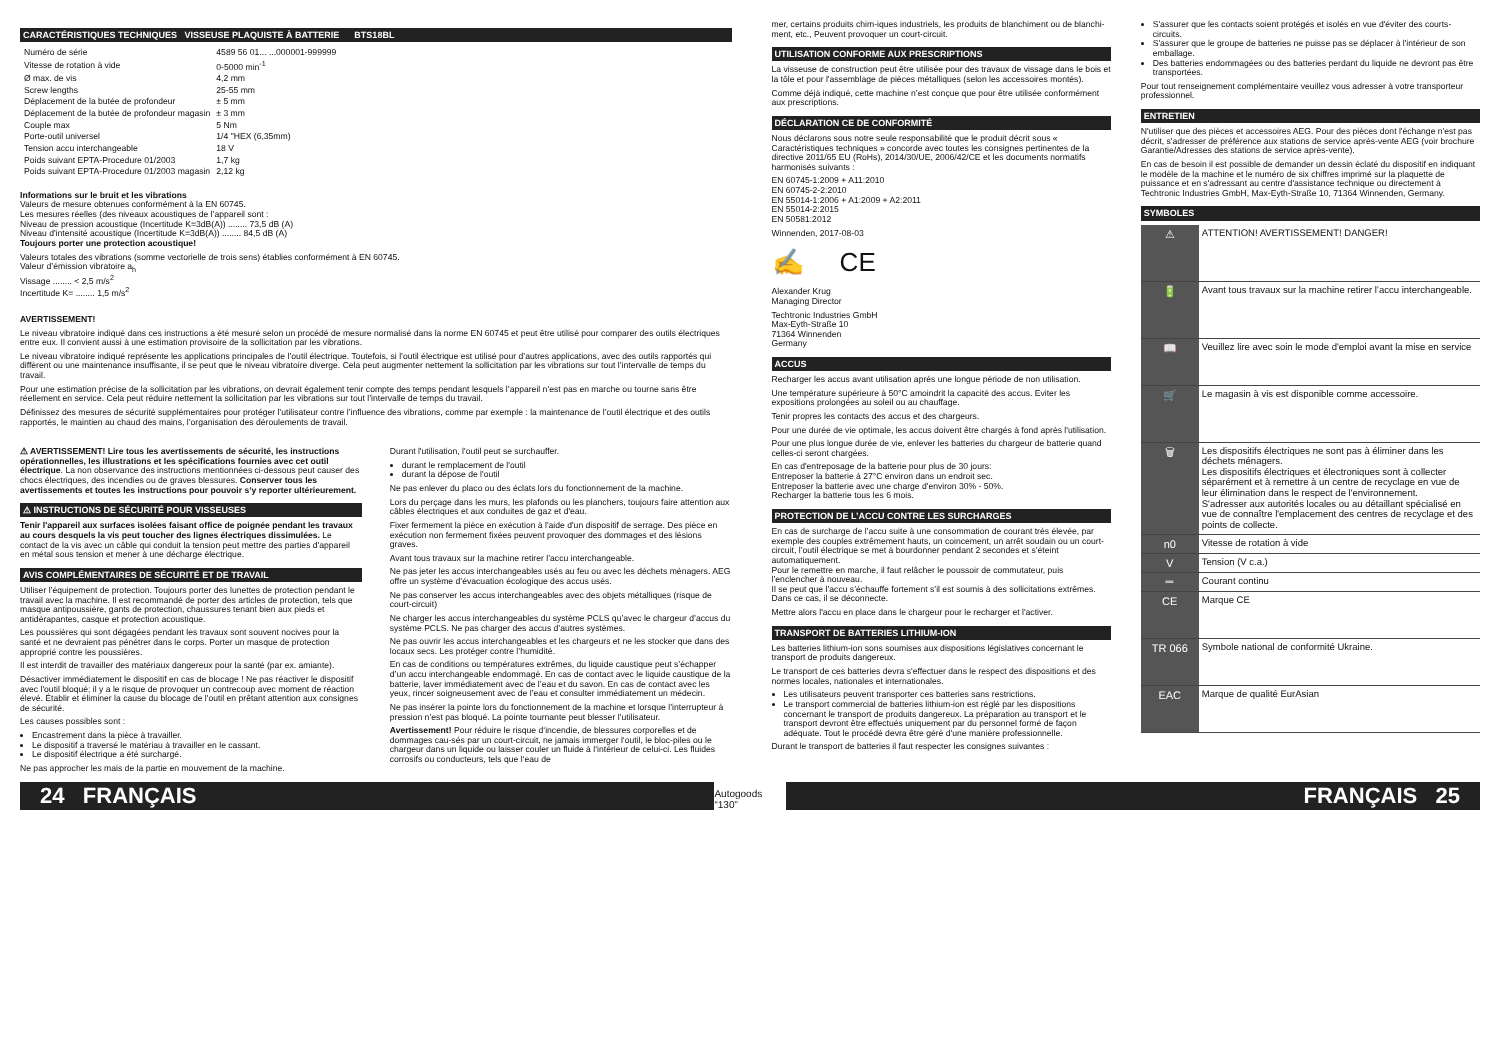CARACTÉRISTIQUES TECHNIQUES VISSEUSE PLAQUISTE À BATTERIE BTS18BL
| Numéro de série | 4589 56 01... ...000001-999999 |
| Vitesse de rotation à vide | 0-5000 min<sup>-1</sup> |
| Ø max. de vis | 4,2 mm |
| Screw lengths | 25-55 mm |
| Déplacement de la butée de profondeur | ± 5 mm |
| Déplacement de la butée de profondeur magasin | ± 3 mm |
| Couple max | 5 Nm |
| Porte-outil universel | 1/4 "HEX (6,35mm) |
| Tension accu interchangeable | 18 V |
| Poids suivant EPTA-Procedure 01/2003 | 1,7 kg |
| Poids suivant EPTA-Procedure 01/2003 magasin | 2,12 kg |
Informations sur le bruit et les vibrations
Valeurs de mesure obtenues conformément à la EN 60745.
Les mesures réelles (des niveaux acoustiques de l’appareil sont :
Niveau de pression acoustique (Incertitude K=3dB(A)) ........ 73,5 dB (A)
Niveau d'intensité acoustique (Incertitude K=3dB(A)) ........ 84,5 dB (A)
Toujours porter une protection acoustique!
Valeurs totales des vibrations (somme vectorielle de trois sens) établies conformément à EN 60745.
Valeur d’émission vibratoire a<sub>h</sub>
Vissage ........ < 2,5 m/s<sup>2</sup>
Incertitude K= ........ 1,5 m/s<sup>2</sup>
AVERTISSEMENT!
Le niveau vibratoire indiqué dans ces instructions a été mesuré selon un procédé de mesure normalisé dans la norme EN 60745 et peut être utilisé pour comparer des outils électriques entre eux. Il convient aussi à une estimation provisoire de la sollicitation par les vibrations.
Le niveau vibratoire indiqué représente les applications principales de l’outil électrique. Toutefois, si l’outil électrique est utilisé pour d’autres applications, avec des outils rapportés qui diffèrent ou une maintenance insuffisante, il se peut que le niveau vibratoire diverge. Cela peut augmenter nettement la sollicitation par les vibrations sur tout l’intervalle de temps du travail.
Pour une estimation précise de la sollicitation par les vibrations, on devrait également tenir compte des temps pendant lesquels l’appareil n’est pas en marche ou tourne sans être réellement en service. Cela peut réduire nettement la sollicitation par les vibrations sur tout l’intervalle de temps du travail.
Définissez des mesures de sécurité supplémentaires pour protéger l’utilisateur contre l’influence des vibrations, comme par exemple : la maintenance de l’outil électrique et des outils rapportés, le maintien au chaud des mains, l’organisation des déroulements de travail.
⚠ AVERTISSEMENT! Lire tous les avertissements de sécurité, les instructions opérationnelles, les illustrations et les spécifications fournies avec cet outil électrique. La non observance des instructions mentionnées ci-dessous peut causer des chocs électriques, des incendies ou de graves blessures. Conserver tous les avertissements et toutes les instructions pour pouvoir s‘y reporter ultérieurement.
⚠ INSTRUCTIONS DE SÉCURITÉ POUR VISSEUSES
Tenir l'appareil aux surfaces isolées faisant office de poignée pendant les travaux au cours desquels la vis peut toucher des lignes électriques dissimulées. Le contact de la vis avec un câble qui conduit la tension peut mettre des parties d'appareil en métal sous tension et mener à une décharge électrique.
AVIS COMPLÉMENTAIRES DE SÉCURITÉ ET DE TRAVAIL
Utiliser l’équipement de protection. Toujours porter des lunettes de protection pendant le travail avec la machine. Il est recommandé de porter des articles de protection, tels que masque antipoussière, gants de protection, chaussures tenant bien aux pieds et antidérapantes, casque et protection acoustique.
Les poussières qui sont dégagées pendant les travaux sont souvent nocives pour la santé et ne devraient pas pénétrer dans le corps. Porter un masque de protection approprié contre les poussières.
Il est interdit de travailler des matériaux dangereux pour la santé (par ex. amiante).
Désactiver immédiatement le dispositif en cas de blocage ! Ne pas réactiver le dispositif avec l'outil bloqué; il y a le risque de provoquer un contrecoup avec moment de réaction élevé. Établir et éliminer la cause du blocage de l'outil en prêtant attention aux consignes de sécurité.
Les causes possibles sont :
Encastrement dans la pièce à travailler.
Le dispositif a traversé le matériau à travailler en le cassant.
Le dispositif électrique a été surchargé.
Ne pas approcher les mais de la partie en mouvement de la machine.
Durant l'utilisation, l'outil peut se surchauffer.
durant le remplacement de l'outil
durant la dépose de l'outil
Ne pas enlever du placo ou des éclats lors du fonctionnement de la machine.
Lors du perçage dans les murs, les plafonds ou les planchers, toujours faire attention aux câbles électriques et aux conduites de gaz et d'eau.
Fixer fermement la pièce en exécution à l'aide d'un dispositif de serrage. Des pièce en exécution non fermement fixées peuvent provoquer des dommages et des lésions graves.
Avant tous travaux sur la machine retirer l’accu interchangeable.
Ne pas jeter les accus interchangeables usés au feu ou avec les déchets ménagers. AEG offre un système d’évacuation écologique des accus usés.
Ne pas conserver les accus interchangeables avec des objets métalliques (risque de court-circuit)
Ne charger les accus interchangeables du système PCLS qu’avec le chargeur d’accus du système PCLS. Ne pas charger des accus d’autres systèmes.
Ne pas ouvrir les accus interchangeables et les chargeurs et ne les stocker que dans des locaux secs. Les protéger contre l’humidité.
En cas de conditions ou températures extrêmes, du liquide caustique peut s’échapper d’un accu interchangeable endommagé. En cas de contact avec le liquide caustique de la batterie, laver immédiatement avec de l’eau et du savon. En cas de contact avec les yeux, rincer soigneusement avec de l’eau et consulter immédiatement un médecin.
Ne pas insérer la pointe lors du fonctionnement de la machine et lorsque l’interrupteur à pression n’est pas bloqué. La pointe tournante peut blesser l’utilisateur.
Avertissement! Pour réduire le risque d‘incendie, de blessures corporelles et de dommages cau-sés par un court-circuit, ne jamais immerger l‘outil, le bloc-piles ou le chargeur dans un liquide ou laisser couler un fluide à l‘intérieur de celui-ci. Les fluides corrosifs ou conducteurs, tels que l‘eau de
mer, certains produits chim-iques industriels, les produits de blanchiment ou de blanchi-ment, etc., Peuvent provoquer un court-circuit.
UTILISATION CONFORME AUX PRESCRIPTIONS
La visseuse de construction peut être utilisée pour des travaux de vissage dans le bois et la tôle et pour l'assemblage de pièces métalliques (selon les accessoires montés).
Comme déjà indiqué, cette machine n’est conçue que pour être utilisée conformément aux prescriptions.
DÉCLARATION CE DE CONFORMITÉ
Nous déclarons sous notre seule responsabilité que le produit décrit sous « Caractéristiques techniques » concorde avec toutes les consignes pertinentes de la directive 2011/65 EU (RoHs), 2014/30/UE, 2006/42/CE et les documents normatifs harmonisés suivants :
EN 60745-1:2009 + A11:2010
EN 60745-2-2:2010
EN 55014-1:2006 + A1:2009 + A2:2011
EN 55014-2:2015
EN 50581:2012
Winnenden, 2017-08-03
✍ CE
Alexander Krug
Managing Director
Techtronic Industries GmbH
Max-Eyth-Straße 10
71364 Winnenden
Germany
ACCUS
Recharger les accus avant utilisation après une longue période de non utilisation.
Une température supérieure à 50°C amoindrit la capacité des accus. Eviter les expositions prolongées au soleil ou au chauffage.
Tenir propres les contacts des accus et des chargeurs.
Pour une durée de vie optimale, les accus doivent être chargés à fond après l'utilisation.
Pour une plus longue durée de vie, enlever les batteries du chargeur de batterie quand celles-ci seront chargées.
En cas d'entreposage de la batterie pour plus de 30 jours:
Entreposer la batterie à 27°C environ dans un endroit sec.
Entreposer la batterie avec une charge d'environ 30% - 50%.
Recharger la batterie tous les 6 mois.
PROTECTION DE L’ACCU CONTRE LES SURCHARGES
En cas de surcharge de l’accu suite à une consommation de courant très élevée, par exemple des couples extrêmement hauts, un coincement, un arrêt soudain ou un court-circuit, l’outil électrique se met à bourdonner pendant 2 secondes et s’éteint automatiquement.
Pour le remettre en marche, il faut relâcher le poussoir de commutateur, puis l’enclencher à nouveau.
Il se peut que l’accu s’échauffe fortement s’il est soumis à des sollicitations extrêmes. Dans ce cas, il se déconnecte.
Mettre alors l'accu en place dans le chargeur pour le recharger et l'activer.
TRANSPORT DE BATTERIES LITHIUM-ION
Les batteries lithium-ion sons soumises aux dispositions législatives concernant le transport de produits dangereux.
Le transport de ces batteries devra s'effectuer dans le respect des dispositions et des normes locales, nationales et internationales.
Les utilisateurs peuvent transporter ces batteries sans restrictions.
Le transport commercial de batteries lithium-ion est réglé par les dispositions concernant le transport de produits dangereux. La préparation au transport et le transport devront être effectués uniquement par du personnel formé de façon adéquate. Tout le procédé devra être géré d'une manière professionnelle.
Durant le transport de batteries il faut respecter les consignes suivantes :
S'assurer que les contacts soient protégés et isolés en vue d'éviter des courts-circuits.
S'assurer que le groupe de batteries ne puisse pas se déplacer à l'intérieur de son emballage.
Des batteries endommagées ou des batteries perdant du liquide ne devront pas être transportées.
Pour tout renseignement complémentaire veuillez vous adresser à votre transporteur professionnel.
ENTRETIEN
N'utiliser que des pièces et accessoires AEG. Pour des pièces dont l'échange n'est pas décrit, s'adresser de préférence aux stations de service après-vente AEG (voir brochure Garantie/Adresses des stations de service après-vente).
En cas de besoin il est possible de demander un dessin éclaté du dispositif en indiquant le modèle de la machine et le numéro de six chiffres imprimé sur la plaquette de puissance et en s'adressant au centre d'assistance technique ou directement à Techtronic Industries GmbH, Max-Eyth-Straße 10, 71364 Winnenden, Germany.
SYMBOLES
| ⚠ | ATTENTION! AVERTISSEMENT! DANGER! |
| 🔋 | Avant tous travaux sur la machine retirer l’accu interchangeable. |
| 📖 | Veuillez lire avec soin le mode d'emploi avant la mise en service |
| 🛒 | Le magasin à vis est disponible comme accessoire. |
| 🗑 | Les dispositifs électriques ne sont pas à éliminer dans les déchets ménagers. Les dispositifs électriques et électroniques sont à collecter séparément et à remettre à un centre de recyclage en vue de leur élimination dans le respect de l'environnement. S'adresser aux autorités locales ou au détaillant spécialisé en vue de connaître l'emplacement des centres de recyclage et des points de collecte. |
| n0 | Vitesse de rotation à vide |
| V | Tension (V c.a.) |
| ⎓ | Courant continu |
| CE | Marque CE |
| TR 066 | Symbole national de conformité Ukraine. |
| EAC | Marque de qualité EurAsian |
24 FRANÇAIS
Autogoods “130”
FRANÇAIS 25